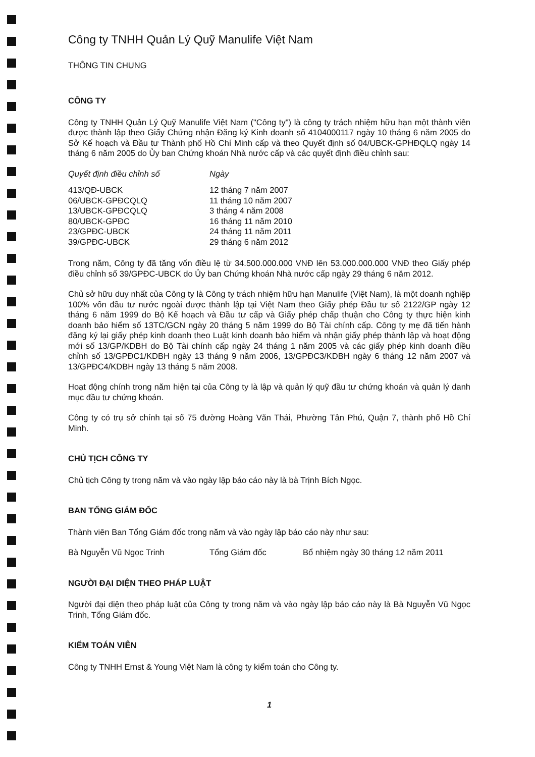Công ty TNHH Quản Lý Quỹ Manulife Việt Nam
THÔNG TIN CHUNG
CÔNG TY
Công ty TNHH Quản Lý Quỹ Manulife Việt Nam ("Công ty") là công ty trách nhiệm hữu hạn một thành viên được thành lập theo Giấy Chứng nhận Đăng ký Kinh doanh số 4104000117 ngày 10 tháng 6 năm 2005 do Sở Kế hoạch và Đầu tư Thành phố Hồ Chí Minh cấp và theo Quyết định số 04/UBCK-GPHĐQLQ ngày 14 tháng 6 năm 2005 do Ủy ban Chứng khoán Nhà nước cấp và các quyết định điều chỉnh sau:
| Quyết định điều chỉnh số | Ngày |
| --- | --- |
| 413/QĐ-UBCK | 12 tháng 7 năm 2007 |
| 06/UBCK-GPĐCQLQ | 11 tháng 10 năm 2007 |
| 13/UBCK-GPĐCQLQ | 3 tháng 4 năm 2008 |
| 80/UBCK-GPĐC | 16 tháng 11 năm 2010 |
| 23/GPĐC-UBCK | 24 tháng 11 năm 2011 |
| 39/GPĐC-UBCK | 29 tháng 6 năm 2012 |
Trong năm, Công ty đã tăng vốn điều lệ từ 34.500.000.000 VNĐ lên 53.000.000.000 VNĐ theo Giấy phép điều chỉnh số 39/GPĐC-UBCK do Ủy ban Chứng khoán Nhà nước cấp ngày 29 tháng 6 năm 2012.
Chủ sở hữu duy nhất của Công ty là Công ty trách nhiệm hữu hạn Manulife (Việt Nam), là một doanh nghiệp 100% vốn đầu tư nước ngoài được thành lập tại Việt Nam theo Giấy phép Đầu tư số 2122/GP ngày 12 tháng 6 năm 1999 do Bộ Kế hoạch và Đầu tư cấp và Giấy phép chấp thuận cho Công ty thực hiện kinh doanh bảo hiểm số 13TC/GCN ngày 20 tháng 5 năm 1999 do Bộ Tài chính cấp. Công ty mẹ đã tiến hành đăng ký lại giấy phép kinh doanh theo Luật kinh doanh bảo hiểm và nhận giấy phép thành lập và hoạt động mới số 13/GP/KDBH do Bộ Tài chính cấp ngày 24 tháng 1 năm 2005 và các giấy phép kinh doanh điều chỉnh số 13/GPĐC1/KDBH ngày 13 tháng 9 năm 2006, 13/GPĐC3/KDBH ngày 6 tháng 12 năm 2007 và 13/GPĐC4/KDBH ngày 13 tháng 5 năm 2008.
Hoạt động chính trong năm hiện tại của Công ty là lập và quản lý quỹ đầu tư chứng khoán và quản lý danh mục đầu tư chứng khoán.
Công ty có trụ sở chính tại số 75 đường Hoàng Văn Thái, Phường Tân Phú, Quận 7, thành phố Hồ Chí Minh.
CHỦ TỊCH CÔNG TY
Chủ tịch Công ty trong năm và vào ngày lập báo cáo này là bà Trịnh Bích Ngọc.
BAN TỔNG GIÁM ĐỐC
Thành viên Ban Tổng Giám đốc trong năm và vào ngày lập báo cáo này như sau:
| Bà Nguyễn Vũ Ngọc Trinh | Tổng Giám đốc | Bổ nhiệm ngày 30 tháng 12 năm 2011 |
NGƯỜI ĐẠI DIỆN THEO PHÁP LUẬT
Người đại diện theo pháp luật của Công ty trong năm và vào ngày lập báo cáo này là Bà Nguyễn Vũ Ngọc Trinh, Tổng Giám đốc.
KIỂM TOÁN VIÊN
Công ty TNHH Ernst & Young Việt Nam là công ty kiểm toán cho Công ty.
1